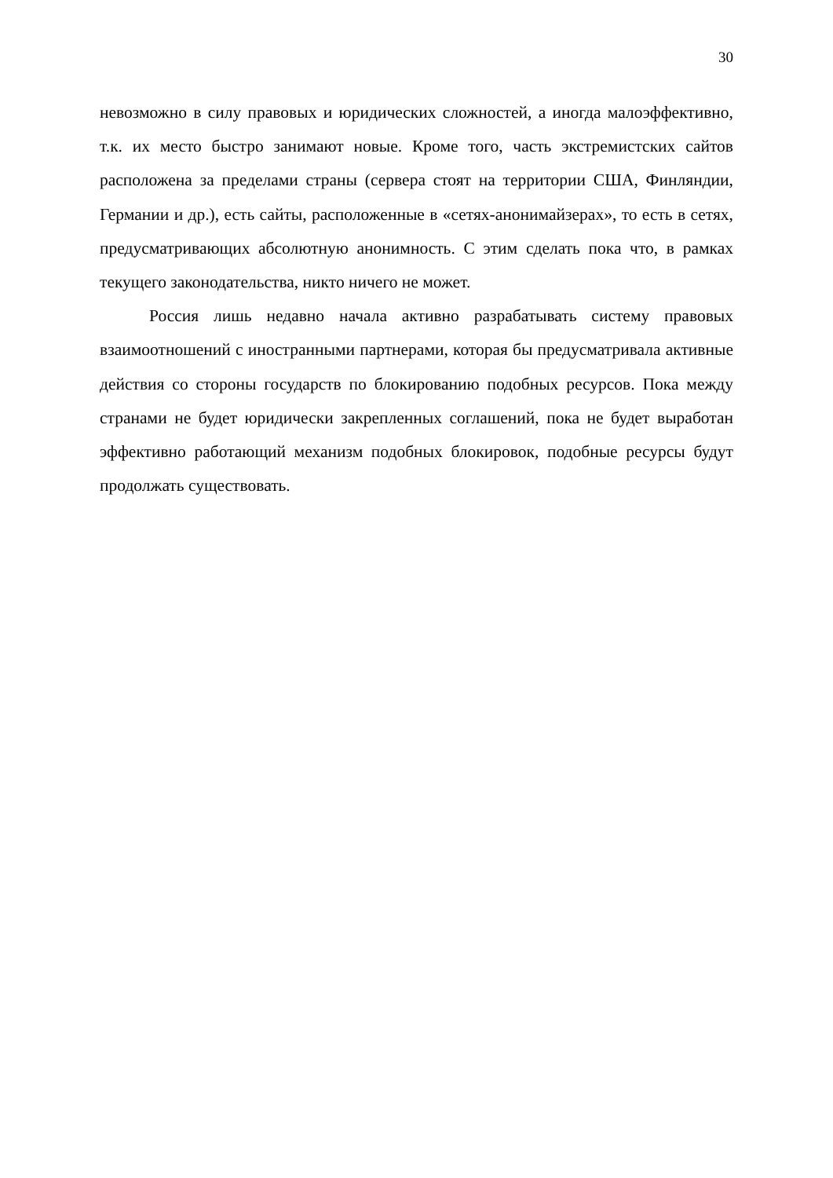30
невозможно в силу правовых и юридических сложностей, а иногда малоэффективно, т.к. их место быстро занимают новые. Кроме того, часть экстремистских сайтов расположена за пределами страны (сервера стоят на территории США, Финляндии, Германии и др.), есть сайты, расположенные в «сетях-анонимайзерах», то есть в сетях, предусматривающих абсолютную анонимность. С этим сделать пока что, в рамках текущего законодательства, никто ничего не может.
Россия лишь недавно начала активно разрабатывать систему правовых взаимоотношений с иностранными партнерами, которая бы предусматривала активные действия со стороны государств по блокированию подобных ресурсов. Пока между странами не будет юридически закрепленных соглашений, пока не будет выработан эффективно работающий механизм подобных блокировок, подобные ресурсы будут продолжать существовать.